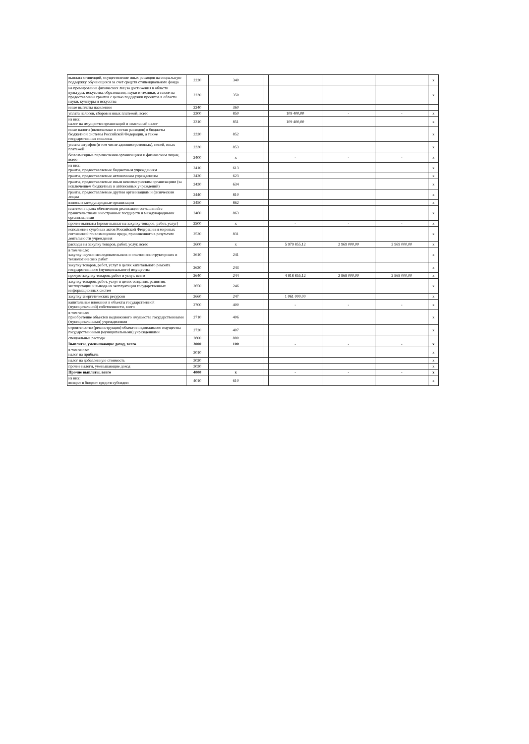| выплата стипендий, осуществление иных расходов на социальную поддержку обучающихся за счет средств стипендиального фонда | 2220 | 340 | | | | | x |
| на премирование физических лиц за достижения в области культуры, искусства, образования, науки и техники, а также на предоставление грантов с целью поддержки проектов в области науки, культуры и искусства | 2230 | 350 | | | | | x |
| иные выплаты населению | 2240 | 360 | | | | | |
| уплата налогов, сборов и иных платежей, всего | 2300 | 850 | | 109 400,00 | - | - | x |
| из них: налог на имущество организаций и земельный налог | 2310 | 851 | | 109 400,00 | | | x |
| иные налоги (включаемые в состав расходов) в бюджеты бюджетной системы Российской Федерации, а также государственная пошлина | 2320 | 852 | | | | | x |
| уплата штрафов (в том числе административных), пеней, иных платежей | 2330 | 853 | | | | | x |
| безвозмездные перечисления организациям и физическим лицам, всего | 2400 | x | | - | - | - | x |
| из них: гранты, предоставляемые бюджетным учреждениям | 2410 | 613 | | | | | x |
| гранты, предоставляемые автономным учреждениям | 2420 | 623 | | | | | x |
| гранты, предоставляемые иным некоммерческим организациям (за исключением бюджетных и автономных учреждений) | 2430 | 634 | | | | | x |
| гранты, предоставляемые другим организациям и физическим лицам | 2440 | 810 | | | | | x |
| взносы в международные организации | 2450 | 862 | | | | | x |
| платежи в целях обеспечения реализации соглашений с правительствами иностранных государств и международными организациями | 2460 | 863 | | | | | x |
| прочие выплаты (кроме выплат на закупку товаров, работ, услуг) | 2500 | x | | - | - | - | x |
| исполнение судебных актов Российской Федерации и мировых соглашений по возмещению вреда, причиненного в результате деятельности учреждения | 2520 | 831 | | | | | x |
| расходы на закупку товаров, работ, услуг, всего | 2600 | x | | 5 979 855,12 | 2 969 000,00 | 2 969 000,00 | x |
| в том числе: закупку научно-исследовательских и опытно-конструкторских и технологических работ | 2610 | 241 | | | | | x |
| закупку товаров, работ, услуг в целях капитального ремонта государственного (муниципального) имущества | 2630 | 243 | | | | | x |
| прочую закупку товаров, работ и услуг, всего | 2640 | 244 | | 4 918 855,12 | 2 969 000,00 | 2 969 000,00 | x |
| закупку товаров, работ, услуг в целях создания, развития, эксплуатации и вывода из эксплуатации государственных информационных систем | 2650 | 246 | | | | | x |
| закупку энергетических ресурсов | 2660 | 247 | | 1 061 000,00 | | | x |
| капитальные вложения в объекты государственной (муниципальной) собственности, всего | 2700 | 400 | | - | - | - | x |
| в том числе: приобретение объектов недвижимого имущества государственными (муниципальными) учреждениями | 2710 | 406 | | | | | x |
| строительство (реконструкция) объектов недвижимого имущества государственными (муниципальными) учреждениями | 2720 | 407 | | | | | x |
| специальные расходы | 2800 | 880 | | | | | |
| Выплаты, уменьшающие доход, всего | 3000 | 100 | | - | - | - | x |
| в том числе: налог на прибыль | 3010 | | | | | | x |
| налог на добавленную стоимость | 3020 | | | | | | x |
| прочие налоги, уменьшающие доход | 3030 | | | | | | x |
| Прочие выплаты, всего | 4000 | x | | - | - | - | x |
| из них: возврат в бюджет средств субсидии | 4010 | 610 | | | | | x |